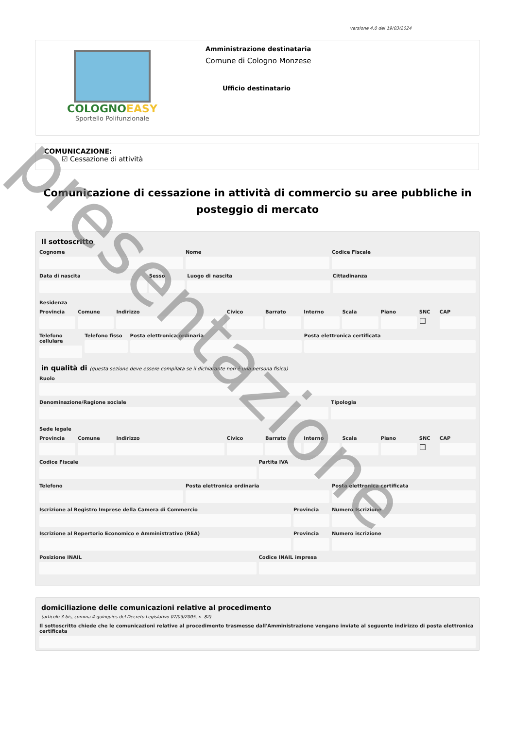versione 4.0 del 19/03/2024
COLOGNOEASY
Sportello Polifunzionale
Amministrazione destinataria
Comune di Cologno Monzese
Ufficio destinatario
COMUNICAZIONE:
☑ Cessazione di attività
Comunicazione di cessazione in attività di commercio su aree pubbliche in posteggio di mercato
Il sottoscritto
Cognome Nome Codice Fiscale
Data di nascita Sesso Luogo di nascita Cittadinanza
Residenza
Provincia Comune Indirizzo Civico Barrato Interno Scala Piano SNC
☐
CAP
Telefono cellulare Telefono fisso Posta elettronica ordinaria Posta elettronica certificata
in qualità di (questa sezione deve essere compilata se il dichiarante non è una persona fisica)
Ruolo
Denominazione/Ragione sociale Tipologia
Sede legale
Provincia Comune Indirizzo Civico Barrato Interno Scala Piano SNC
☐
CAP
Codice Fiscale Partita IVA
Telefono Posta elettronica ordinaria Posta elettronica certificata
Iscrizione al Registro Imprese della Camera di Commercio
Provincia Numero Iscrizione
Iscrizione al Repertorio Economico e Amministrativo (REA)
Provincia Numero iscrizione
Posizione INAIL Codice INAIL impresa
domiciliazione delle comunicazioni relative al procedimento
(articolo 3-bis, comma 4-quinquies del Decreto Legislativo 07/03/2005, n. 82)
Il sottoscritto chiede che le comunicazioni relative al procedimento trasmesse dall'Amministrazione vengano inviate al seguente indirizzo di posta elettronica certificata
presentazione